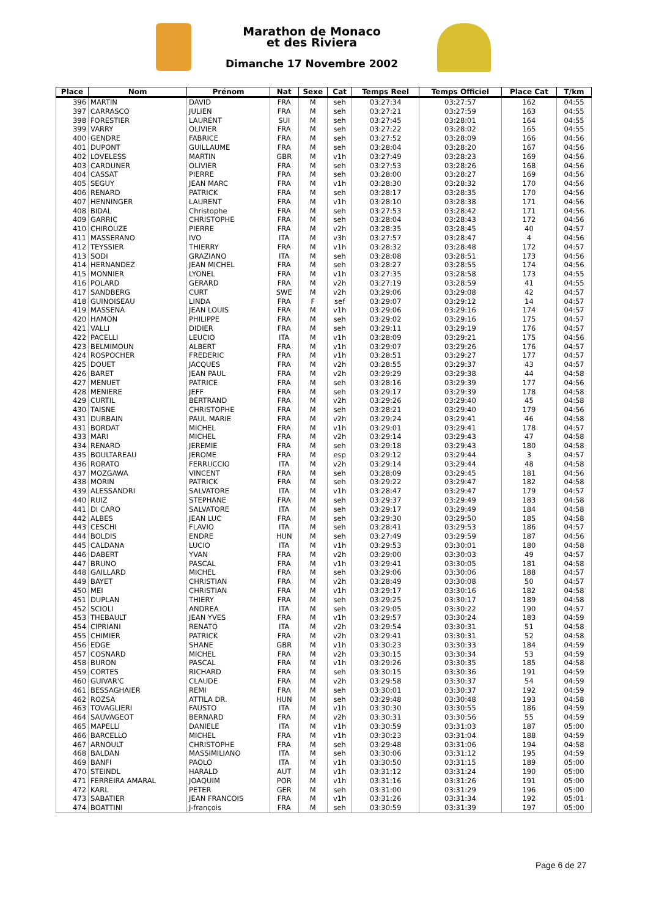Marathon de Monaco
et des Riviera
Dimanche 17 Novembre 2002
| Place | Nom | Prénom | Nat | Sexe | Cat | Temps Reel | Temps Officiel | Place Cat | T/km |
| --- | --- | --- | --- | --- | --- | --- | --- | --- | --- |
| 396 | MARTIN | DAVID | FRA | M | seh | 03:27:34 | 03:27:57 | 162 | 04:55 |
| 397 | CARRASCO | JULIEN | FRA | M | seh | 03:27:21 | 03:27:59 | 163 | 04:55 |
| 398 | FORESTIER | LAURENT | SUI | M | seh | 03:27:45 | 03:28:01 | 164 | 04:55 |
| 399 | VARRY | OLIVIER | FRA | M | seh | 03:27:22 | 03:28:02 | 165 | 04:55 |
| 400 | GENDRE | FABRICE | FRA | M | seh | 03:27:52 | 03:28:09 | 166 | 04:56 |
| 401 | DUPONT | GUILLAUME | FRA | M | seh | 03:28:04 | 03:28:20 | 167 | 04:56 |
| 402 | LOVELESS | MARTIN | GBR | M | v1h | 03:27:49 | 03:28:23 | 169 | 04:56 |
| 403 | CARDUNER | OLIVIER | FRA | M | seh | 03:27:53 | 03:28:26 | 168 | 04:56 |
| 404 | CASSAT | PIERRE | FRA | M | seh | 03:28:00 | 03:28:27 | 169 | 04:56 |
| 405 | SEGUY | JEAN MARC | FRA | M | v1h | 03:28:30 | 03:28:32 | 170 | 04:56 |
| 406 | RENARD | PATRICK | FRA | M | seh | 03:28:17 | 03:28:35 | 170 | 04:56 |
| 407 | HENNINGER | LAURENT | FRA | M | v1h | 03:28:10 | 03:28:38 | 171 | 04:56 |
| 408 | BIDAL | Christophe | FRA | M | seh | 03:27:53 | 03:28:42 | 171 | 04:56 |
| 409 | GARRIC | CHRISTOPHE | FRA | M | seh | 03:28:04 | 03:28:43 | 172 | 04:56 |
| 410 | CHIROUZE | PIERRE | FRA | M | v2h | 03:28:35 | 03:28:45 | 40 | 04:57 |
| 411 | MASSERANO | IVO | ITA | M | v3h | 03:27:57 | 03:28:47 | 4 | 04:56 |
| 412 | TEYSSIER | THIERRY | FRA | M | v1h | 03:28:32 | 03:28:48 | 172 | 04:57 |
| 413 | SODI | GRAZIANO | ITA | M | seh | 03:28:08 | 03:28:51 | 173 | 04:56 |
| 414 | HERNANDEZ | JEAN MICHEL | FRA | M | seh | 03:28:27 | 03:28:55 | 174 | 04:56 |
| 415 | MONNIER | LYONEL | FRA | M | v1h | 03:27:35 | 03:28:58 | 173 | 04:55 |
| 416 | POLARD | GERARD | FRA | M | v2h | 03:27:19 | 03:28:59 | 41 | 04:55 |
| 417 | SANDBERG | CURT | SWE | M | v2h | 03:29:06 | 03:29:08 | 42 | 04:57 |
| 418 | GUINOISEAU | LINDA | FRA | F | sef | 03:29:07 | 03:29:12 | 14 | 04:57 |
| 419 | MASSENA | JEAN LOUIS | FRA | M | v1h | 03:29:06 | 03:29:16 | 174 | 04:57 |
| 420 | HAMON | PHILIPPE | FRA | M | seh | 03:29:02 | 03:29:16 | 175 | 04:57 |
| 421 | VALLI | DIDIER | FRA | M | seh | 03:29:11 | 03:29:19 | 176 | 04:57 |
| 422 | PACELLI | LEUCIO | ITA | M | v1h | 03:28:09 | 03:29:21 | 175 | 04:56 |
| 423 | BELMIMOUN | ALBERT | FRA | M | v1h | 03:29:07 | 03:29:26 | 176 | 04:57 |
| 424 | ROSPOCHER | FREDERIC | FRA | M | v1h | 03:28:51 | 03:29:27 | 177 | 04:57 |
| 425 | DOUET | JACQUES | FRA | M | v2h | 03:28:55 | 03:29:37 | 43 | 04:57 |
| 426 | BARET | JEAN PAUL | FRA | M | v2h | 03:29:29 | 03:29:38 | 44 | 04:58 |
| 427 | MENUET | PATRICE | FRA | M | seh | 03:28:16 | 03:29:39 | 177 | 04:56 |
| 428 | MENIERE | JEFF | FRA | M | seh | 03:29:17 | 03:29:39 | 178 | 04:58 |
| 429 | CURTIL | BERTRAND | FRA | M | v2h | 03:29:26 | 03:29:40 | 45 | 04:58 |
| 430 | TAISNE | CHRISTOPHE | FRA | M | seh | 03:28:21 | 03:29:40 | 179 | 04:56 |
| 431 | DURBAIN | PAUL MARIE | FRA | M | v2h | 03:29:24 | 03:29:41 | 46 | 04:58 |
| 431 | BORDAT | MICHEL | FRA | M | v1h | 03:29:01 | 03:29:41 | 178 | 04:57 |
| 433 | MARI | MICHEL | FRA | M | v2h | 03:29:14 | 03:29:43 | 47 | 04:58 |
| 434 | RENARD | JEREMIE | FRA | M | seh | 03:29:18 | 03:29:43 | 180 | 04:58 |
| 435 | BOULTAREAU | JEROME | FRA | M | esp | 03:29:12 | 03:29:44 | 3 | 04:57 |
| 436 | RORATO | FERRUCCIO | ITA | M | v2h | 03:29:14 | 03:29:44 | 48 | 04:58 |
| 437 | MOZGAWA | VINCENT | FRA | M | seh | 03:28:09 | 03:29:45 | 181 | 04:56 |
| 438 | MORIN | PATRICK | FRA | M | seh | 03:29:22 | 03:29:47 | 182 | 04:58 |
| 439 | ALESSANDRI | SALVATORE | ITA | M | v1h | 03:28:47 | 03:29:47 | 179 | 04:57 |
| 440 | RUIZ | STEPHANE | FRA | M | seh | 03:29:37 | 03:29:49 | 183 | 04:58 |
| 441 | DI CARO | SALVATORE | ITA | M | seh | 03:29:17 | 03:29:49 | 184 | 04:58 |
| 442 | ALBES | JEAN LUC | FRA | M | seh | 03:29:30 | 03:29:50 | 185 | 04:58 |
| 443 | CESCHI | FLAVIO | ITA | M | seh | 03:28:41 | 03:29:53 | 186 | 04:57 |
| 444 | BOLDIS | ENDRE | HUN | M | seh | 03:27:49 | 03:29:59 | 187 | 04:56 |
| 445 | CALDANA | LUCIO | ITA | M | v1h | 03:29:53 | 03:30:01 | 180 | 04:58 |
| 446 | DABERT | YVAN | FRA | M | v2h | 03:29:00 | 03:30:03 | 49 | 04:57 |
| 447 | BRUNO | PASCAL | FRA | M | v1h | 03:29:41 | 03:30:05 | 181 | 04:58 |
| 448 | GAILLARD | MICHEL | FRA | M | seh | 03:29:06 | 03:30:06 | 188 | 04:57 |
| 449 | BAYET | CHRISTIAN | FRA | M | v2h | 03:28:49 | 03:30:08 | 50 | 04:57 |
| 450 | MEI | CHRISTIAN | FRA | M | v1h | 03:29:17 | 03:30:16 | 182 | 04:58 |
| 451 | DUPLAN | THIERY | FRA | M | seh | 03:29:25 | 03:30:17 | 189 | 04:58 |
| 452 | SCIOLI | ANDREA | ITA | M | seh | 03:29:05 | 03:30:22 | 190 | 04:57 |
| 453 | THEBAULT | JEAN YVES | FRA | M | v1h | 03:29:57 | 03:30:24 | 183 | 04:59 |
| 454 | CIPRIANI | RENATO | ITA | M | v2h | 03:29:54 | 03:30:31 | 51 | 04:58 |
| 455 | CHIMIER | PATRICK | FRA | M | v2h | 03:29:41 | 03:30:31 | 52 | 04:58 |
| 456 | EDGE | SHANE | GBR | M | v1h | 03:30:23 | 03:30:33 | 184 | 04:59 |
| 457 | COSNARD | MICHEL | FRA | M | v2h | 03:30:15 | 03:30:34 | 53 | 04:59 |
| 458 | BURON | PASCAL | FRA | M | v1h | 03:29:26 | 03:30:35 | 185 | 04:58 |
| 459 | CORTES | RICHARD | FRA | M | seh | 03:30:15 | 03:30:36 | 191 | 04:59 |
| 460 | GUIVAR'C | CLAUDE | FRA | M | v2h | 03:29:58 | 03:30:37 | 54 | 04:59 |
| 461 | BESSAGHAIER | REMI | FRA | M | seh | 03:30:01 | 03:30:37 | 192 | 04:59 |
| 462 | ROZSA | ATTILA DR. | HUN | M | seh | 03:29:48 | 03:30:48 | 193 | 04:58 |
| 463 | TOVAGLIERI | FAUSTO | ITA | M | v1h | 03:30:30 | 03:30:55 | 186 | 04:59 |
| 464 | SAUVAGEOT | BERNARD | FRA | M | v2h | 03:30:31 | 03:30:56 | 55 | 04:59 |
| 465 | MAPELLI | DANIELE | ITA | M | v1h | 03:30:59 | 03:31:03 | 187 | 05:00 |
| 466 | BARCELLO | MICHEL | FRA | M | v1h | 03:30:23 | 03:31:04 | 188 | 04:59 |
| 467 | ARNOULT | CHRISTOPHE | FRA | M | seh | 03:29:48 | 03:31:06 | 194 | 04:58 |
| 468 | BALDAN | MASSIMILIANO | ITA | M | seh | 03:30:06 | 03:31:12 | 195 | 04:59 |
| 469 | BANFI | PAOLO | ITA | M | v1h | 03:30:50 | 03:31:15 | 189 | 05:00 |
| 470 | STEINDL | HARALD | AUT | M | v1h | 03:31:12 | 03:31:24 | 190 | 05:00 |
| 471 | FERREIRA AMARAL | JOAQUIM | POR | M | v1h | 03:31:16 | 03:31:26 | 191 | 05:00 |
| 472 | KARL | PETER | GER | M | seh | 03:31:00 | 03:31:29 | 196 | 05:00 |
| 473 | SABATIER | JEAN FRANCOIS | FRA | M | v1h | 03:31:26 | 03:31:34 | 192 | 05:01 |
| 474 | BOATTINI | J-françois | FRA | M | seh | 03:30:59 | 03:31:39 | 197 | 05:00 |
Page 6 de 27